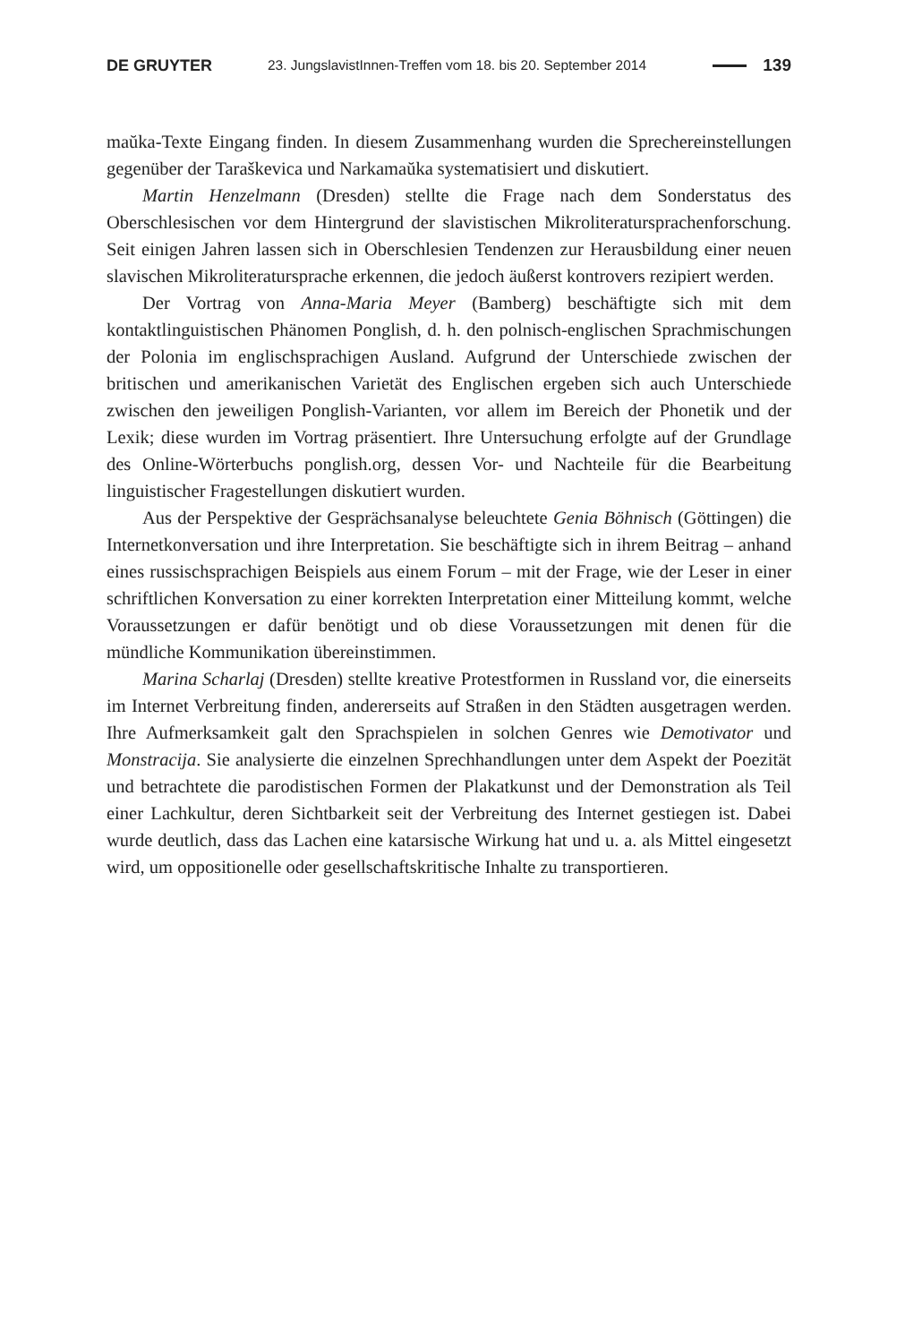DE GRUYTER 23. JungslavistInnen-Treffen vom 18. bis 20. September 2014 139
maŭka-Texte Eingang finden. In diesem Zusammenhang wurden die Sprecher­einstellungen gegenüber der Taraškevica und Narkamaŭka systematisiert und diskutiert.
Martin Henzelmann (Dresden) stellte die Frage nach dem Sonderstatus des Oberschlesischen vor dem Hintergrund der slavistischen Mikroliteratursprachen­forschung. Seit einigen Jahren lassen sich in Oberschlesien Tendenzen zur Herausbildung einer neuen slavischen Mikroliteratursprache erkennen, die jedoch äußerst kontrovers rezipiert werden.
Der Vortrag von Anna-Maria Meyer (Bamberg) beschäftigte sich mit dem kontaktlinguistischen Phänomen Ponglish, d. h. den polnisch-englischen Sprach­mischungen der Polonia im englischsprachigen Ausland. Aufgrund der Unterschiede zwischen der britischen und amerikanischen Varietät des Englischen ergeben sich auch Unterschiede zwischen den jeweiligen Ponglish-Varianten, vor allem im Bereich der Phonetik und der Lexik; diese wurden im Vortrag präsentiert. Ihre Untersuchung erfolgte auf der Grundlage des Online-Wörterbuchs ponglish.org, dessen Vor- und Nachteile für die Bearbeitung linguistischer Fragestellungen diskutiert wurden.
Aus der Perspektive der Gesprächsanalyse beleuchtete Genia Böhnisch (Göttingen) die Internetkonversation und ihre Interpretation. Sie beschäftigte sich in ihrem Beitrag – anhand eines russischsprachigen Beispiels aus einem Forum – mit der Frage, wie der Leser in einer schriftlichen Konversation zu einer korrekten Interpretation einer Mitteilung kommt, welche Voraussetzungen er dafür benötigt und ob diese Voraussetzungen mit denen für die mündliche Kommunikation übereinstimmen.
Marina Scharlaj (Dresden) stellte kreative Protestformen in Russland vor, die einerseits im Internet Verbreitung finden, andererseits auf Straßen in den Städten ausgetragen werden. Ihre Aufmerksamkeit galt den Sprachspielen in solchen Genres wie Demotivator und Monstracija. Sie analysierte die einzelnen Sprech­handlungen unter dem Aspekt der Poezität und betrachtete die parodistischen Formen der Plakatkunst und der Demonstration als Teil einer Lachkultur, deren Sichtbarkeit seit der Verbreitung des Internet gestiegen ist. Dabei wurde deutlich, dass das Lachen eine katarsische Wirkung hat und u. a. als Mittel eingesetzt wird, um oppositionelle oder gesellschaftskritische Inhalte zu transportieren.